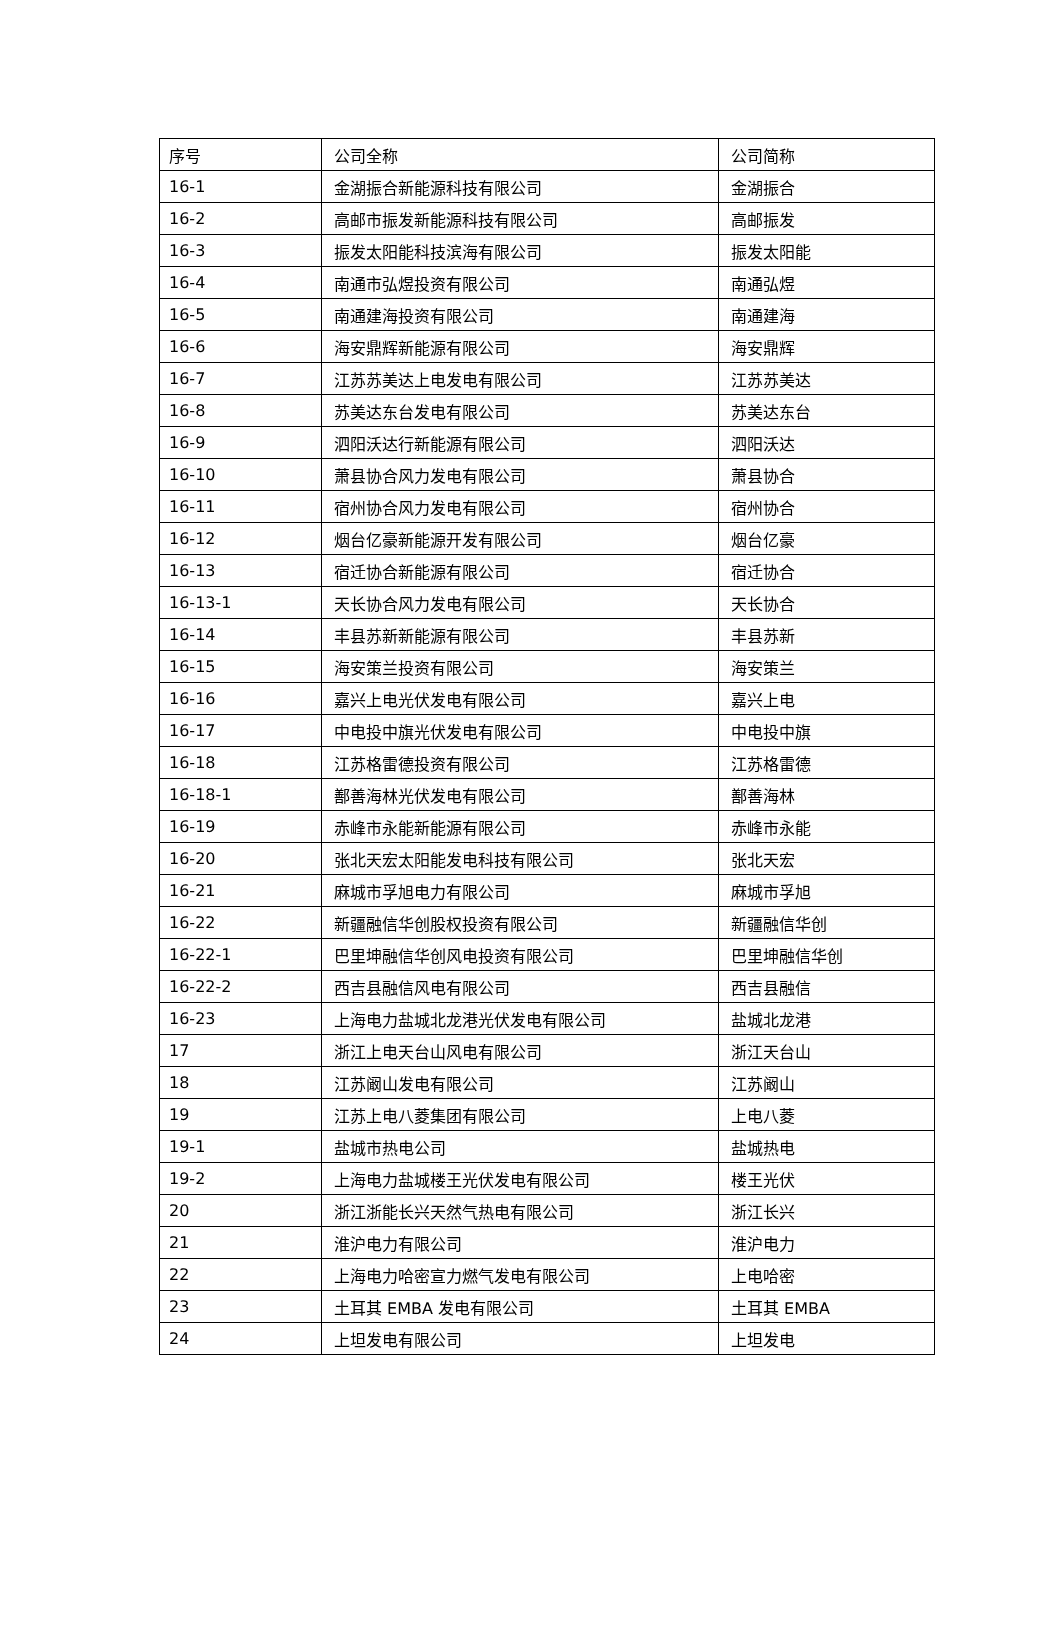| 序号 | 公司全称 | 公司简称 |
| 16-1 | 金湖振合新能源科技有限公司 | 金湖振合 |
| 16-2 | 高邮市振发新能源科技有限公司 | 高邮振发 |
| 16-3 | 振发太阳能科技滨海有限公司 | 振发太阳能 |
| 16-4 | 南通市弘煜投资有限公司 | 南通弘煜 |
| 16-5 | 南通建海投资有限公司 | 南通建海 |
| 16-6 | 海安鼎辉新能源有限公司 | 海安鼎辉 |
| 16-7 | 江苏苏美达上电发电有限公司 | 江苏苏美达 |
| 16-8 | 苏美达东台发电有限公司 | 苏美达东台 |
| 16-9 | 泗阳沃达行新能源有限公司 | 泗阳沃达 |
| 16-10 | 萧县协合风力发电有限公司 | 萧县协合 |
| 16-11 | 宿州协合风力发电有限公司 | 宿州协合 |
| 16-12 | 烟台亿豪新能源开发有限公司 | 烟台亿豪 |
| 16-13 | 宿迁协合新能源有限公司 | 宿迁协合 |
| 16-13-1 | 天长协合风力发电有限公司 | 天长协合 |
| 16-14 | 丰县苏新新能源有限公司 | 丰县苏新 |
| 16-15 | 海安策兰投资有限公司 | 海安策兰 |
| 16-16 | 嘉兴上电光伏发电有限公司 | 嘉兴上电 |
| 16-17 | 中电投中旗光伏发电有限公司 | 中电投中旗 |
| 16-18 | 江苏格雷德投资有限公司 | 江苏格雷德 |
| 16-18-1 | 鄯善海林光伏发电有限公司 | 鄯善海林 |
| 16-19 | 赤峰市永能新能源有限公司 | 赤峰市永能 |
| 16-20 | 张北天宏太阳能发电科技有限公司 | 张北天宏 |
| 16-21 | 麻城市孚旭电力有限公司 | 麻城市孚旭 |
| 16-22 | 新疆融信华创股权投资有限公司 | 新疆融信华创 |
| 16-22-1 | 巴里坤融信华创风电投资有限公司 | 巴里坤融信华创 |
| 16-22-2 | 西吉县融信风电有限公司 | 西吉县融信 |
| 16-23 | 上海电力盐城北龙港光伏发电有限公司 | 盐城北龙港 |
| 17 | 浙江上电天台山风电有限公司 | 浙江天台山 |
| 18 | 江苏阚山发电有限公司 | 江苏阚山 |
| 19 | 江苏上电八菱集团有限公司 | 上电八菱 |
| 19-1 | 盐城市热电公司 | 盐城热电 |
| 19-2 | 上海电力盐城楼王光伏发电有限公司 | 楼王光伏 |
| 20 | 浙江浙能长兴天然气热电有限公司 | 浙江长兴 |
| 21 | 淮沪电力有限公司 | 淮沪电力 |
| 22 | 上海电力哈密宣力燃气发电有限公司 | 上电哈密 |
| 23 | 土耳其 EMBA 发电有限公司 | 土耳其 EMBA |
| 24 | 上坦发电有限公司 | 上坦发电 |